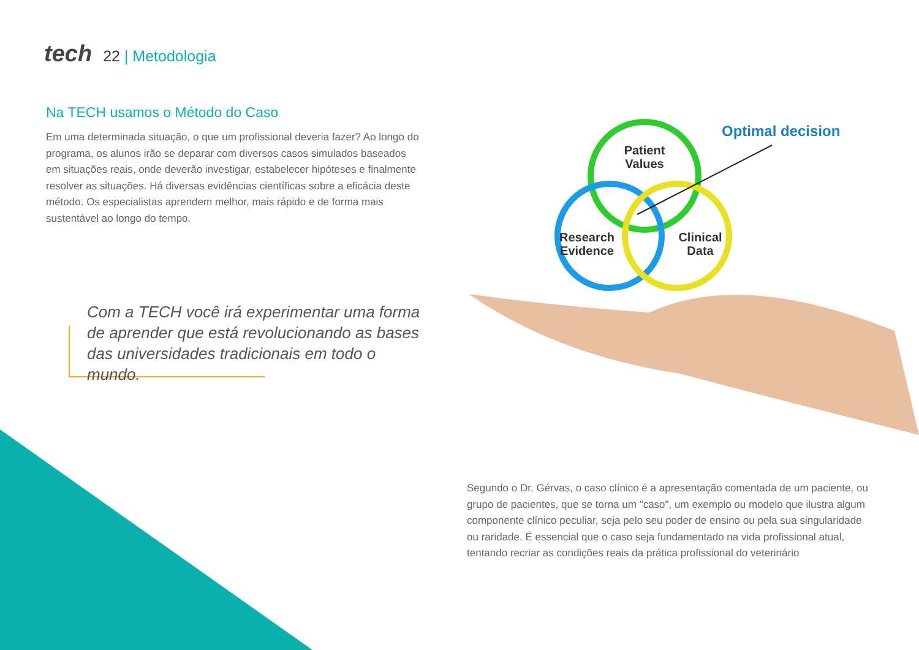tech 22 | Metodologia
Na TECH usamos o Método do Caso
Em uma determinada situação, o que um profissional deveria fazer? Ao longo do programa, os alunos irão se deparar com diversos casos simulados baseados em situações reais, onde deverão investigar, estabelecer hipóteses e finalmente resolver as situações. Há diversas evidências científicas sobre a eficácia deste método. Os especialistas aprendem melhor, mais rápido e de forma mais sustentável ao longo do tempo.
Com a TECH você irá experimentar uma forma de aprender que está revolucionando as bases das universidades tradicionais em todo o mundo.
Patient
Values
Research
Evidence
Clinical
Data
Optimal decision
Segundo o Dr. Gérvas, o caso clínico é a apresentação comentada de um paciente, ou grupo de pacientes, que se torna um "caso", um exemplo ou modelo que ilustra algum componente clínico peculiar, seja pelo seu poder de ensino ou pela sua singularidade ou raridade. É essencial que o caso seja fundamentado na vida profissional atual, tentando recriar as condições reais da prática profissional do veterinário